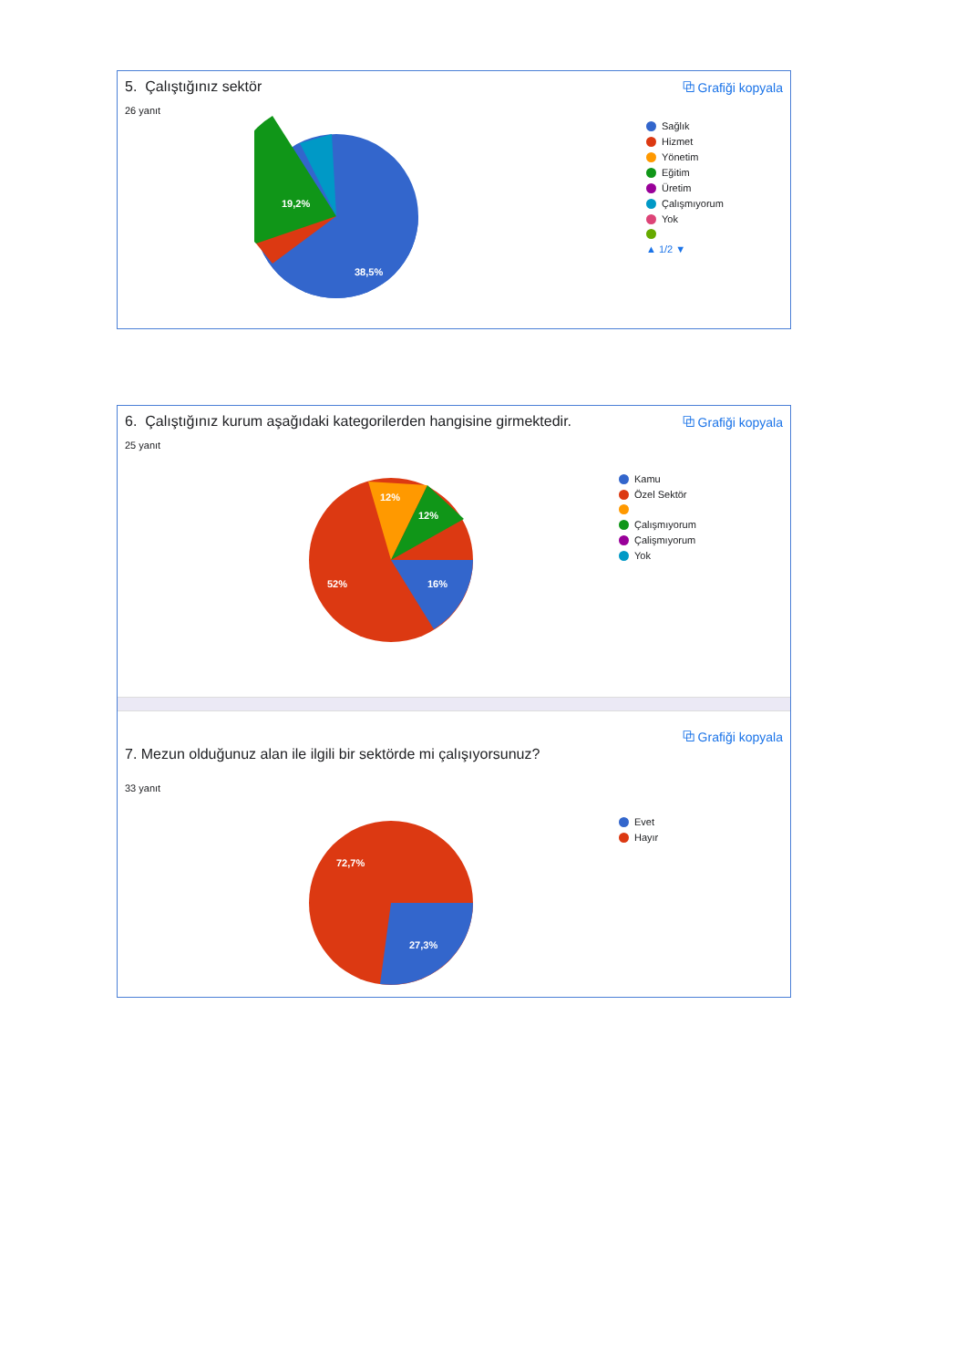5. Çalıştığınız sektör ⧉ Grafiği kopyala
26 yanıt
19,2%
38,5%
Sağlık
Hizmet
Yönetim
Eğitim
Üretim
Çalışmıyorum
Yok
▲ 1/2 ▼
6. Çalıştığınız kurum aşağıdaki kategorilerden hangisine girmektedir. ⧉ Grafiği kopyala
25 yanıt
52%
16%
12%
12%
Kamu
Özel Sektör
Çalışmıyorum
Çalişmıyorum
Yok
7. Mezun olduğunuz alan ile ilgili bir sektörde mi çalışıyorsunuz? ⧉ Grafiği kopyala
33 yanıt
72,7%
27,3%
Evet
Hayır